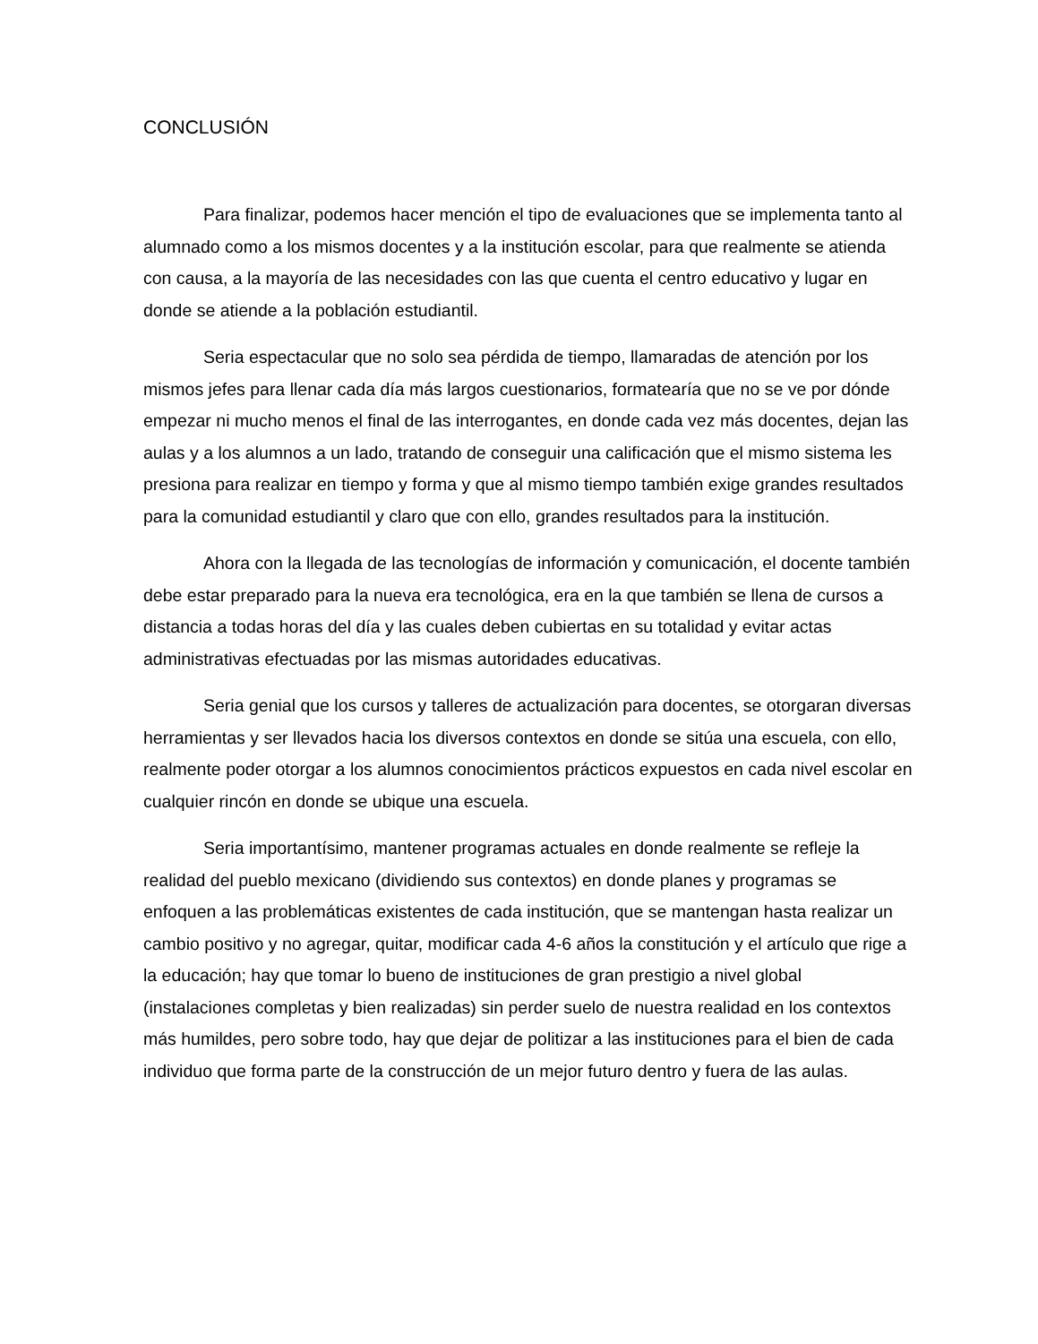CONCLUSIÓN
Para finalizar, podemos hacer mención el tipo de evaluaciones que se implementa tanto al alumnado como a los mismos docentes y a la institución escolar, para que realmente se atienda con causa, a la mayoría de las necesidades con las que cuenta el centro educativo y lugar en donde se atiende a la población estudiantil.
Seria espectacular que no solo sea pérdida de tiempo, llamaradas de atención por los mismos jefes para llenar cada día más largos cuestionarios, formatearía que no se ve por dónde empezar ni mucho menos el final de las interrogantes, en donde cada vez más docentes, dejan las aulas y a los alumnos a un lado, tratando de conseguir una calificación que el mismo sistema les presiona para realizar en tiempo y forma y que al mismo tiempo también exige grandes resultados para la comunidad estudiantil y claro que con ello, grandes resultados para la institución.
Ahora con la llegada de las tecnologías de información y comunicación, el docente también debe estar preparado para la nueva era tecnológica, era en la que también se llena de cursos a distancia a todas horas del día y las cuales deben cubiertas en su totalidad y evitar actas administrativas efectuadas por las mismas autoridades educativas.
Seria genial que los cursos y talleres de actualización para docentes, se otorgaran diversas herramientas y ser llevados hacia los diversos contextos en donde se sitúa una escuela, con ello, realmente poder otorgar a los alumnos conocimientos prácticos expuestos en cada nivel escolar en cualquier rincón en donde se ubique una escuela.
Seria importantísimo, mantener programas actuales en donde realmente se refleje la realidad del pueblo mexicano (dividiendo sus contextos) en donde planes y programas se enfoquen a las problemáticas existentes de cada institución, que se mantengan hasta realizar un cambio positivo y no agregar, quitar, modificar cada 4-6 años la constitución y el artículo que rige a la educación; hay que tomar lo bueno de instituciones de gran prestigio a nivel global (instalaciones completas y bien realizadas) sin perder suelo de nuestra realidad en los contextos más humildes, pero sobre todo, hay que dejar de politizar a las instituciones para el bien de cada individuo que forma parte de la construcción de un mejor futuro dentro y fuera de las aulas.